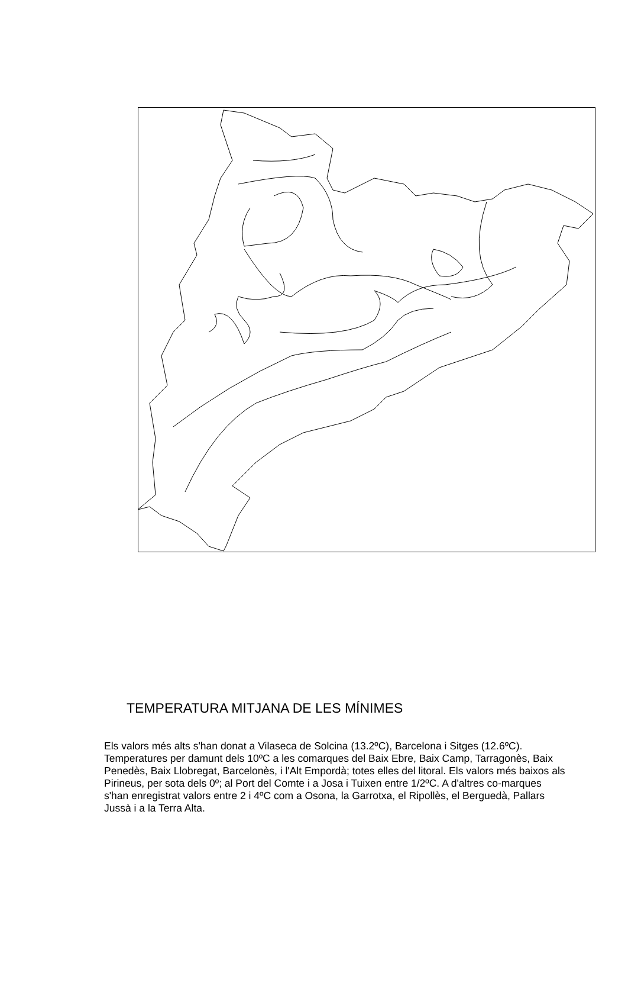TEMPERATURA MITJANA DE LES MÍNIMES
Els valors més alts s'han donat a Vilaseca de Solcina (13.2ºC), Barcelona i Sitges (12.6ºC). Temperatures per damunt dels 10ºC a les comarques del Baix Ebre, Baix Camp, Tarragonès, Baix Penedès, Baix Llobregat, Barcelonès, i l'Alt Empordà; totes elles del litoral. Els valors més baixos als Pirineus, per sota dels 0º; al Port del Comte i a Josa i Tuixen entre 1/2ºC. A d'altres co-marques s'han enregistrat valors entre 2 i 4ºC com a Osona, la Garrotxa, el Ripollès, el Berguedà, Pallars Jussà i a la Terra Alta.